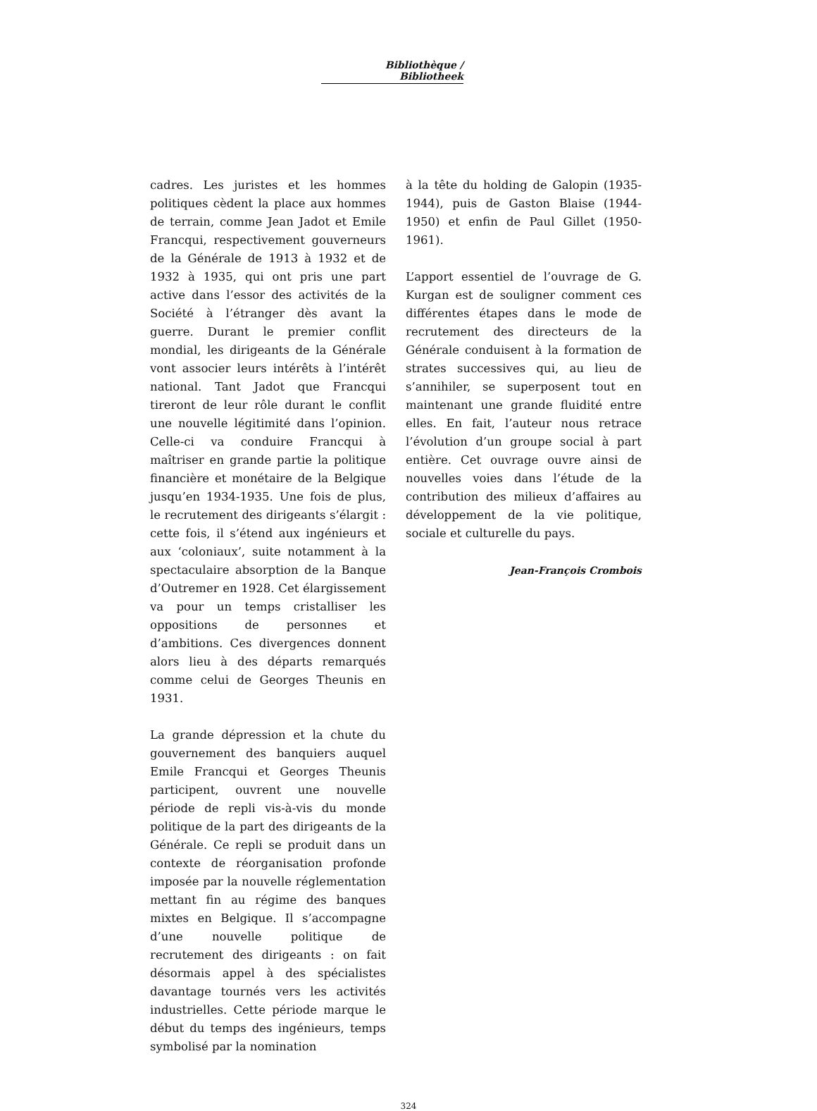Bibliothèque / Bibliotheek
cadres. Les juristes et les hommes politiques cèdent la place aux hommes de terrain, comme Jean Jadot et Emile Francqui, respectivement gouverneurs de la Générale de 1913 à 1932 et de 1932 à 1935, qui ont pris une part active dans l’essor des activités de la Société à l’étranger dès avant la guerre. Durant le premier conflit mondial, les dirigeants de la Générale vont associer leurs intérêts à l’intérêt national. Tant Jadot que Francqui tireront de leur rôle durant le conflit une nouvelle légitimité dans l’opinion. Celle-ci va conduire Francqui à maîtriser en grande partie la politique financière et monétaire de la Belgique jusqu’en 1934-1935. Une fois de plus, le recrutement des dirigeants s’élargit : cette fois, il s’étend aux ingénieurs et aux ‘coloniaux’, suite notamment à la spectaculaire absorption de la Banque d’Outremer en 1928. Cet élargissement va pour un temps cristalliser les oppositions de personnes et d’ambitions. Ces divergences donnent alors lieu à des départs remarqués comme celui de Georges Theunis en 1931.
La grande dépression et la chute du gouvernement des banquiers auquel Emile Francqui et Georges Theunis participent, ouvrent une nouvelle période de repli vis-à-vis du monde politique de la part des dirigeants de la Générale. Ce repli se produit dans un contexte de réorganisation profonde imposée par la nouvelle réglementation mettant fin au régime des banques mixtes en Belgique. Il s’accompagne d’une nouvelle politique de recrutement des dirigeants : on fait désormais appel à des spécialistes davantage tournés vers les activités industrielles. Cette période marque le début du temps des ingénieurs, temps symbolisé par la nomination
à la tête du holding de Galopin (1935-1944), puis de Gaston Blaise (1944-1950) et enfin de Paul Gillet (1950-1961).
L’apport essentiel de l’ouvrage de G. Kurgan est de souligner comment ces différentes étapes dans le mode de recrutement des directeurs de la Générale conduisent à la formation de strates successives qui, au lieu de s’annihiler, se superposent tout en maintenant une grande fluidité entre elles. En fait, l’auteur nous retrace l’évolution d’un groupe social à part entière. Cet ouvrage ouvre ainsi de nouvelles voies dans l’étude de la contribution des milieux d’affaires au développement de la vie politique, sociale et culturelle du pays.
Jean-François Crombois
324